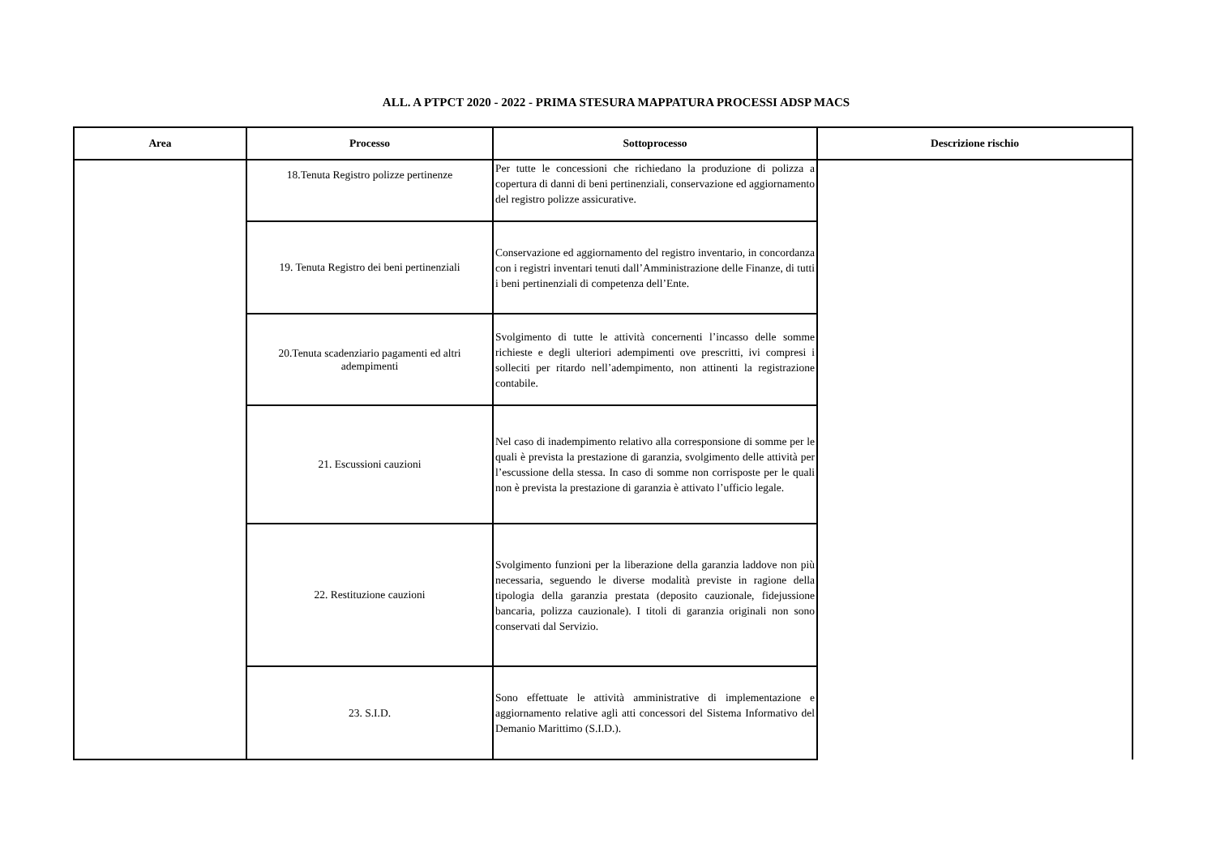ALL. A PTPCT 2020 - 2022 - PRIMA STESURA MAPPATURA PROCESSI ADSP MACS
| Area | Processo | Sottoprocesso | Descrizione rischio |
| --- | --- | --- | --- |
| | 18.Tenuta Registro polizze pertinenze | Per tutte le concessioni che richiedano la produzione di polizza a copertura di danni di beni pertinenziali, conservazione ed aggiornamento del registro polizze assicurative. | |
| | 19. Tenuta Registro dei beni pertinenziali | Conservazione ed aggiornamento del registro inventario, in concordanza con i registri inventari tenuti dall’Amministrazione delle Finanze, di tutti i beni pertinenziali di competenza dell’Ente. | |
| | 20.Tenuta scadenziario pagamenti ed altri adempimenti | Svolgimento di tutte le attività concernenti l’incasso delle somme richieste e degli ulteriori adempimenti ove prescritti, ivi compresi i solleciti per ritardo nell’adempimento, non attinenti la registrazione contabile. | |
| | 21. Escussioni cauzioni | Nel caso di inadempimento relativo alla corresponsione di somme per le quali è prevista la prestazione di garanzia, svolgimento delle attività per l’escussione della stessa. In caso di somme non corrisposte per le quali non è prevista la prestazione di garanzia è attivato l’ufficio legale. | |
| | 22. Restituzione cauzioni | Svolgimento funzioni per la liberazione della garanzia laddove non più necessaria, seguendo le diverse modalità previste in ragione della tipologia della garanzia prestata (deposito cauzionale, fidejussione bancaria, polizza cauzionale). I titoli di garanzia originali non sono conservati dal Servizio. | |
| | 23. S.I.D. | Sono effettuate le attività amministrative di implementazione e aggiornamento relative agli atti concessori del Sistema Informativo del Demanio Marittimo (S.I.D.). | |